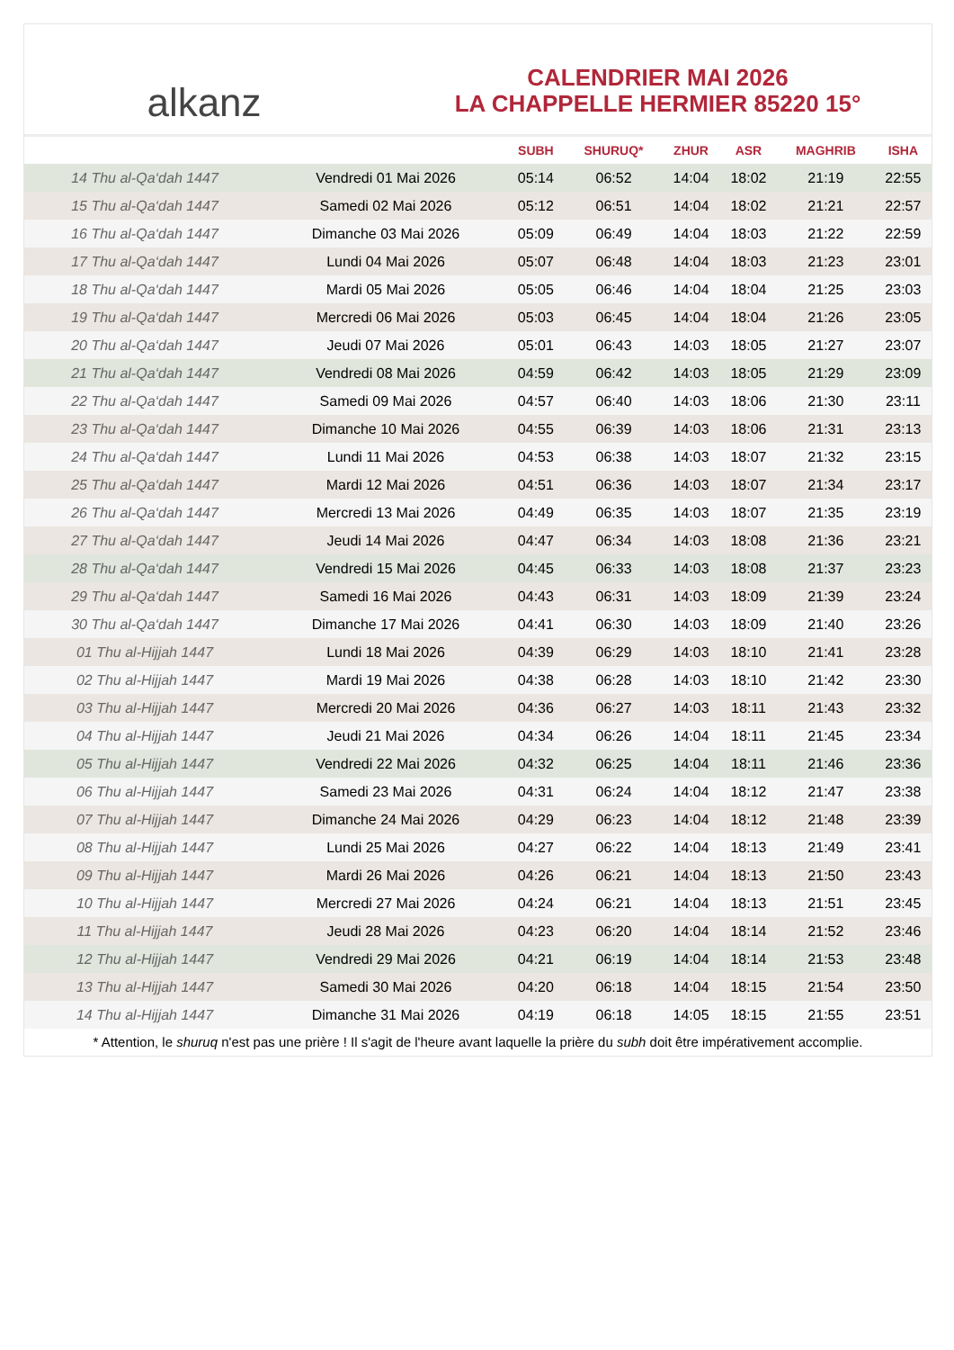alkanz
CALENDRIER MAI 2026
LA CHAPPELLE HERMIER 85220 15°
| | | SUBH | SHURUQ* | ZHUR | ASR | MAGHRIB | ISHA |
| --- | --- | --- | --- | --- | --- | --- | --- |
| 14 Thu al-Qa‘dah 1447 | Vendredi 01 Mai 2026 | 05:14 | 06:52 | 14:04 | 18:02 | 21:19 | 22:55 |
| 15 Thu al-Qa‘dah 1447 | Samedi 02 Mai 2026 | 05:12 | 06:51 | 14:04 | 18:02 | 21:21 | 22:57 |
| 16 Thu al-Qa‘dah 1447 | Dimanche 03 Mai 2026 | 05:09 | 06:49 | 14:04 | 18:03 | 21:22 | 22:59 |
| 17 Thu al-Qa‘dah 1447 | Lundi 04 Mai 2026 | 05:07 | 06:48 | 14:04 | 18:03 | 21:23 | 23:01 |
| 18 Thu al-Qa‘dah 1447 | Mardi 05 Mai 2026 | 05:05 | 06:46 | 14:04 | 18:04 | 21:25 | 23:03 |
| 19 Thu al-Qa‘dah 1447 | Mercredi 06 Mai 2026 | 05:03 | 06:45 | 14:04 | 18:04 | 21:26 | 23:05 |
| 20 Thu al-Qa‘dah 1447 | Jeudi 07 Mai 2026 | 05:01 | 06:43 | 14:03 | 18:05 | 21:27 | 23:07 |
| 21 Thu al-Qa‘dah 1447 | Vendredi 08 Mai 2026 | 04:59 | 06:42 | 14:03 | 18:05 | 21:29 | 23:09 |
| 22 Thu al-Qa‘dah 1447 | Samedi 09 Mai 2026 | 04:57 | 06:40 | 14:03 | 18:06 | 21:30 | 23:11 |
| 23 Thu al-Qa‘dah 1447 | Dimanche 10 Mai 2026 | 04:55 | 06:39 | 14:03 | 18:06 | 21:31 | 23:13 |
| 24 Thu al-Qa‘dah 1447 | Lundi 11 Mai 2026 | 04:53 | 06:38 | 14:03 | 18:07 | 21:32 | 23:15 |
| 25 Thu al-Qa‘dah 1447 | Mardi 12 Mai 2026 | 04:51 | 06:36 | 14:03 | 18:07 | 21:34 | 23:17 |
| 26 Thu al-Qa‘dah 1447 | Mercredi 13 Mai 2026 | 04:49 | 06:35 | 14:03 | 18:07 | 21:35 | 23:19 |
| 27 Thu al-Qa‘dah 1447 | Jeudi 14 Mai 2026 | 04:47 | 06:34 | 14:03 | 18:08 | 21:36 | 23:21 |
| 28 Thu al-Qa‘dah 1447 | Vendredi 15 Mai 2026 | 04:45 | 06:33 | 14:03 | 18:08 | 21:37 | 23:23 |
| 29 Thu al-Qa‘dah 1447 | Samedi 16 Mai 2026 | 04:43 | 06:31 | 14:03 | 18:09 | 21:39 | 23:24 |
| 30 Thu al-Qa‘dah 1447 | Dimanche 17 Mai 2026 | 04:41 | 06:30 | 14:03 | 18:09 | 21:40 | 23:26 |
| 01 Thu al-Hijjah 1447 | Lundi 18 Mai 2026 | 04:39 | 06:29 | 14:03 | 18:10 | 21:41 | 23:28 |
| 02 Thu al-Hijjah 1447 | Mardi 19 Mai 2026 | 04:38 | 06:28 | 14:03 | 18:10 | 21:42 | 23:30 |
| 03 Thu al-Hijjah 1447 | Mercredi 20 Mai 2026 | 04:36 | 06:27 | 14:03 | 18:11 | 21:43 | 23:32 |
| 04 Thu al-Hijjah 1447 | Jeudi 21 Mai 2026 | 04:34 | 06:26 | 14:04 | 18:11 | 21:45 | 23:34 |
| 05 Thu al-Hijjah 1447 | Vendredi 22 Mai 2026 | 04:32 | 06:25 | 14:04 | 18:11 | 21:46 | 23:36 |
| 06 Thu al-Hijjah 1447 | Samedi 23 Mai 2026 | 04:31 | 06:24 | 14:04 | 18:12 | 21:47 | 23:38 |
| 07 Thu al-Hijjah 1447 | Dimanche 24 Mai 2026 | 04:29 | 06:23 | 14:04 | 18:12 | 21:48 | 23:39 |
| 08 Thu al-Hijjah 1447 | Lundi 25 Mai 2026 | 04:27 | 06:22 | 14:04 | 18:13 | 21:49 | 23:41 |
| 09 Thu al-Hijjah 1447 | Mardi 26 Mai 2026 | 04:26 | 06:21 | 14:04 | 18:13 | 21:50 | 23:43 |
| 10 Thu al-Hijjah 1447 | Mercredi 27 Mai 2026 | 04:24 | 06:21 | 14:04 | 18:13 | 21:51 | 23:45 |
| 11 Thu al-Hijjah 1447 | Jeudi 28 Mai 2026 | 04:23 | 06:20 | 14:04 | 18:14 | 21:52 | 23:46 |
| 12 Thu al-Hijjah 1447 | Vendredi 29 Mai 2026 | 04:21 | 06:19 | 14:04 | 18:14 | 21:53 | 23:48 |
| 13 Thu al-Hijjah 1447 | Samedi 30 Mai 2026 | 04:20 | 06:18 | 14:04 | 18:15 | 21:54 | 23:50 |
| 14 Thu al-Hijjah 1447 | Dimanche 31 Mai 2026 | 04:19 | 06:18 | 14:05 | 18:15 | 21:55 | 23:51 |
* Attention, le shuruq n'est pas une prière ! Il s'agit de l'heure avant laquelle la prière du subh doit être impérativement accomplie.